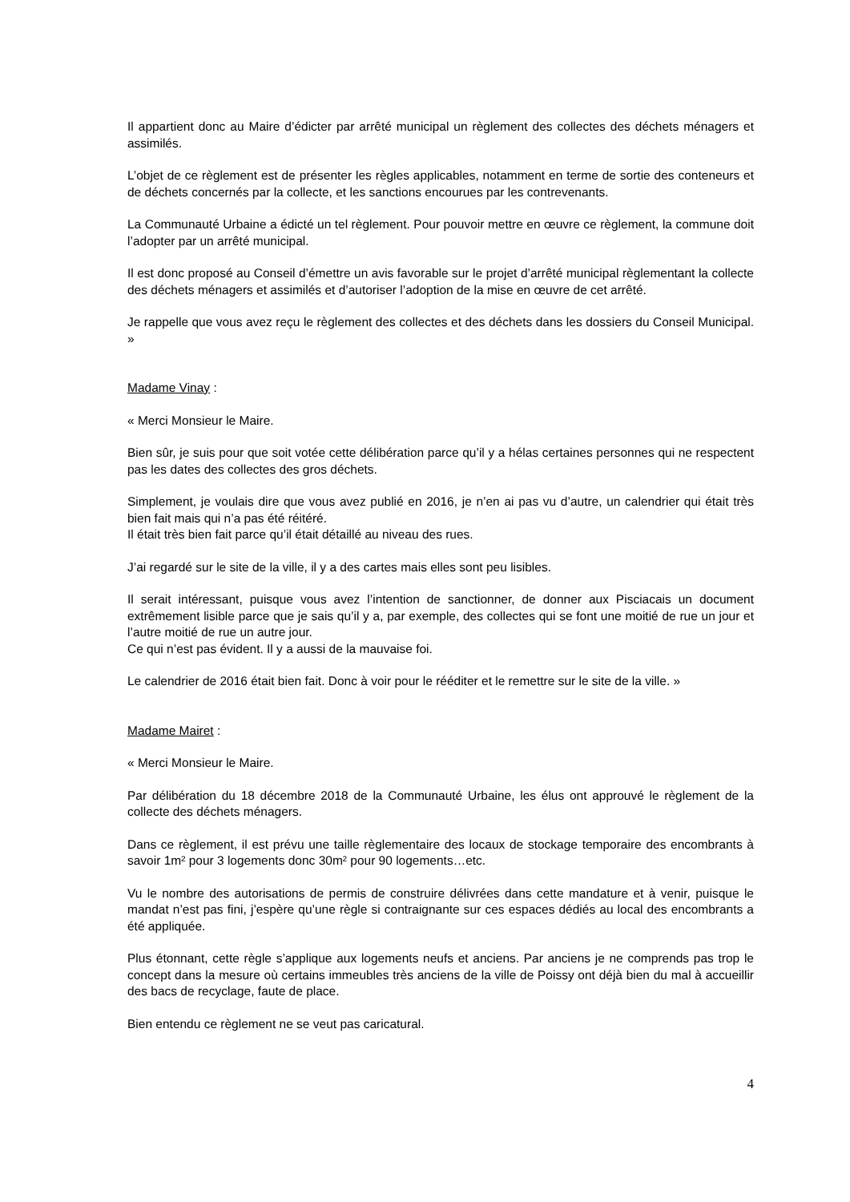Il appartient donc au Maire d’édicter par arrêté municipal un règlement des collectes des déchets ménagers et assimilés.
L’objet de ce règlement est de présenter les règles applicables, notamment en terme de sortie des conteneurs et de déchets concernés par la collecte, et les sanctions encourues par les contrevenants.
La Communauté Urbaine a édicté un tel règlement. Pour pouvoir mettre en œuvre ce règlement, la commune doit l’adopter par un arrêté municipal.
Il est donc proposé au Conseil d’émettre un avis favorable sur le projet d’arrêté municipal règlementant la collecte des déchets ménagers et assimilés et d’autoriser l’adoption de la mise en œuvre de cet arrêté.
Je rappelle que vous avez reçu le règlement des collectes et des déchets dans les dossiers du Conseil Municipal. »
Madame Vinay :
« Merci Monsieur le Maire.
Bien sûr, je suis pour que soit votée cette délibération parce qu’il y a hélas certaines personnes qui ne respectent pas les dates des collectes des gros déchets.
Simplement, je voulais dire que vous avez publié en 2016, je n’en ai pas vu d’autre, un calendrier qui était très bien fait mais qui n’a pas été réitéré.
Il était très bien fait parce qu’il était détaillé au niveau des rues.
J’ai regardé sur le site de la ville, il y a des cartes mais elles sont peu lisibles.
Il serait intéressant, puisque vous avez l’intention de sanctionner, de donner aux Pisciacais un document extrêmement lisible parce que je sais qu’il y a, par exemple, des collectes qui se font une moitié de rue un jour et l’autre moitié de rue un autre jour.
Ce qui n’est pas évident. Il y a aussi de la mauvaise foi.
Le calendrier de 2016 était bien fait. Donc à voir pour le rééditer et le remettre sur le site de la ville. »
Madame Mairet :
« Merci Monsieur le Maire.
Par délibération du 18 décembre 2018 de la Communauté Urbaine, les élus ont approuvé le règlement de la collecte des déchets ménagers.
Dans ce règlement, il est prévu une taille règlementaire des locaux de stockage temporaire des encombrants à savoir 1m² pour 3 logements donc 30m² pour 90 logements…etc.
Vu le nombre des autorisations de permis de construire délivrées dans cette mandature et à venir, puisque le mandat n’est pas fini, j’espère qu’une règle si contraignante sur ces espaces dédiés au local des encombrants a été appliquée.
Plus étonnant, cette règle s’applique aux logements neufs et anciens. Par anciens je ne comprends pas trop le concept dans la mesure où certains immeubles très anciens de la ville de Poissy ont déjà bien du mal à accueillir des bacs de recyclage, faute de place.
Bien entendu ce règlement ne se veut pas caricatural.
4